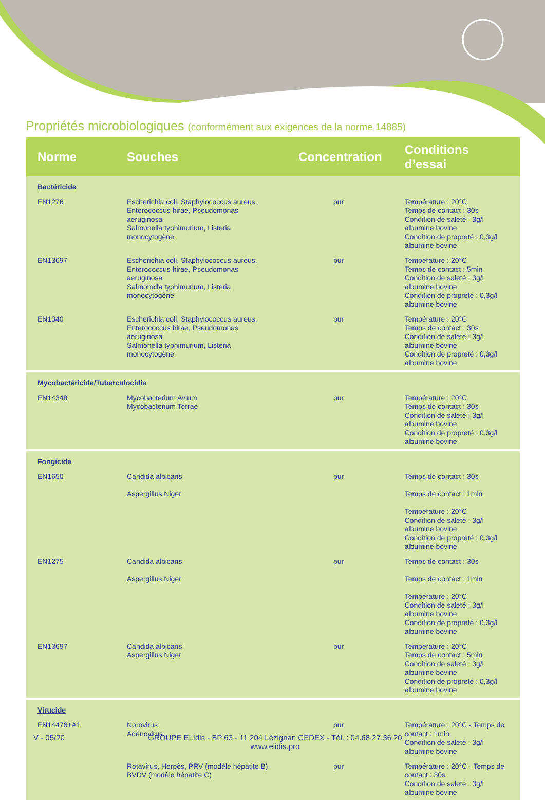Propriétés microbiologiques (conformément aux exigences de la norme 14885)
| Norme | Souches | Concentration | Conditions d’essai |
| --- | --- | --- | --- |
| Bactéricide | | | |
| EN1276 | Escherichia coli, Staphylococcus aureus, Enterococcus hirae, Pseudomonas aeruginosa Salmonella typhimurium, Listeria monocytogène | pur | Température : 20°C Temps de contact : 30s Condition de saleté : 3g/l albumine bovine Condition de propreté : 0,3g/l albumine bovine |
| EN13697 | Escherichia coli, Staphylococcus aureus, Enterococcus hirae, Pseudomonas aeruginosa Salmonella typhimurium, Listeria monocytogène | pur | Température : 20°C Temps de contact : 5min Condition de saleté : 3g/l albumine bovine Condition de propreté : 0,3g/l albumine bovine |
| EN1040 | Escherichia coli, Staphylococcus aureus, Enterococcus hirae, Pseudomonas aeruginosa Salmonella typhimurium, Listeria monocytogène | pur | Température : 20°C Temps de contact : 30s Condition de saleté : 3g/l albumine bovine Condition de propreté : 0,3g/l albumine bovine |
| Mycobactéricide/Tuberculocidie | | | |
| EN14348 | Mycobacterium Avium Mycobacterium Terrae | pur | Température : 20°C Temps de contact : 30s Condition de saleté : 3g/l albumine bovine Condition de propreté : 0,3g/l albumine bovine |
| Fongicide | | | |
| EN1650 | Candida albicans Aspergillus Niger | pur | Temps de contact : 30s Temps de contact : 1min Température : 20°C Condition de saleté : 3g/l albumine bovine Condition de propreté : 0,3g/l albumine bovine |
| EN1275 | Candida albicans Aspergillus Niger | pur | Temps de contact : 30s Temps de contact : 1min Température : 20°C Condition de saleté : 3g/l albumine bovine Condition de propreté : 0,3g/l albumine bovine |
| EN13697 | Candida albicans Aspergillus Niger | pur | Température : 20°C Temps de contact : 5min Condition de saleté : 3g/l albumine bovine Condition de propreté : 0,3g/l albumine bovine |
| Virucide | | | |
| EN14476+A1 | Norovirus Adénovirus | pur | Température : 20°C - Temps de contact : 1min Condition de saleté : 3g/l albumine bovine |
| | Rotavirus, Herpès, PRV (modèle hépatite B), BVDV (modèle hépatite C) | pur | Température : 20°C - Temps de contact : 30s Condition de saleté : 3g/l albumine bovine |
V - 05/20
GROUPE ELIdis - BP 63 - 11 204 Lézignan CEDEX - Tél. : 04.68.27.36.20
www.elidis.pro